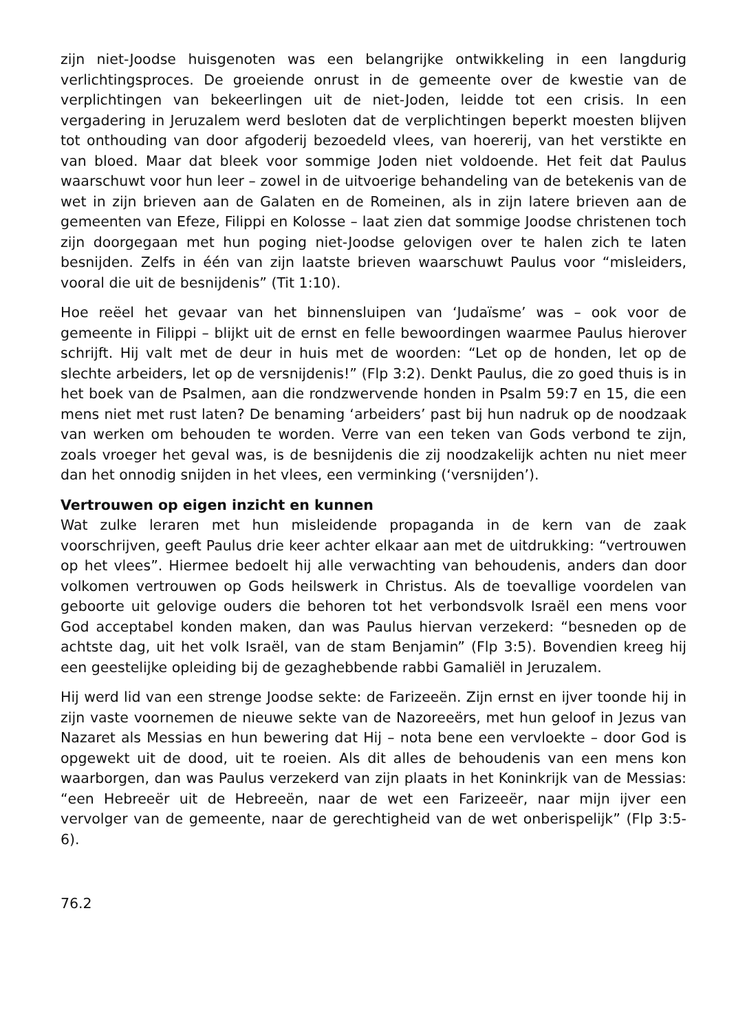zijn niet-Joodse huisgenoten was een belangrijke ontwikkeling in een langdurig verlichtingsproces. De groeiende onrust in de gemeente over de kwestie van de verplichtingen van bekeerlingen uit de niet-Joden, leidde tot een crisis. In een vergadering in Jeruzalem werd besloten dat de verplichtingen beperkt moesten blijven tot onthouding van door afgoderij bezoedeld vlees, van hoererij, van het verstikte en van bloed. Maar dat bleek voor sommige Joden niet voldoende. Het feit dat Paulus waarschuwt voor hun leer – zowel in de uitvoerige behandeling van de betekenis van de wet in zijn brieven aan de Galaten en de Romeinen, als in zijn latere brieven aan de gemeenten van Efeze, Filippi en Kolosse – laat zien dat sommige Joodse christenen toch zijn doorgegaan met hun poging niet-Joodse gelovigen over te halen zich te laten besnijden. Zelfs in één van zijn laatste brieven waarschuwt Paulus voor “misleiders, vooral die uit de besnijdenis” (Tit 1:10).
Hoe reëel het gevaar van het binnensluipen van ‘Judaïsme’ was – ook voor de gemeente in Filippi – blijkt uit de ernst en felle bewoordingen waarmee Paulus hierover schrijft. Hij valt met de deur in huis met de woorden: “Let op de honden, let op de slechte arbeiders, let op de versnijdenis!” (Flp 3:2). Denkt Paulus, die zo goed thuis is in het boek van de Psalmen, aan die rondzwervende honden in Psalm 59:7 en 15, die een mens niet met rust laten? De benaming ‘arbeiders’ past bij hun nadruk op de noodzaak van werken om behouden te worden. Verre van een teken van Gods verbond te zijn, zoals vroeger het geval was, is de besnijdenis die zij noodzakelijk achten nu niet meer dan het onnodig snijden in het vlees, een verminking (‘versnijden’).
Vertrouwen op eigen inzicht en kunnen
Wat zulke leraren met hun misleidende propaganda in de kern van de zaak voorschrijven, geeft Paulus drie keer achter elkaar aan met de uitdrukking: “vertrouwen op het vlees”. Hiermee bedoelt hij alle verwachting van behoudenis, anders dan door volkomen vertrouwen op Gods heilswerk in Christus. Als de toevallige voordelen van geboorte uit gelovige ouders die behoren tot het verbondsvolk Israël een mens voor God acceptabel konden maken, dan was Paulus hiervan verzekerd: “besneden op de achtste dag, uit het volk Israël, van de stam Benjamin” (Flp 3:5). Bovendien kreeg hij een geestelijke opleiding bij de gezaghebbende rabbi Gamaliël in Jeruzalem.
Hij werd lid van een strenge Joodse sekte: de Farizeeën. Zijn ernst en ijver toonde hij in zijn vaste voornemen de nieuwe sekte van de Nazoreeërs, met hun geloof in Jezus van Nazaret als Messias en hun bewering dat Hij – nota bene een vervloekte – door God is opgewekt uit de dood, uit te roeien. Als dit alles de behoudenis van een mens kon waarborgen, dan was Paulus verzekerd van zijn plaats in het Koninkrijk van de Messias: “een Hebreeër uit de Hebreeën, naar de wet een Farizeeër, naar mijn ijver een vervolger van de gemeente, naar de gerechtigheid van de wet onberispelijk” (Flp 3:5-6).
76.2